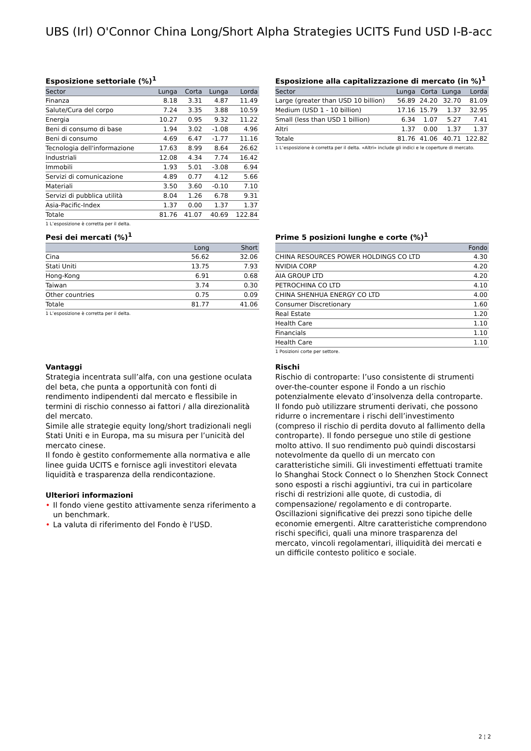UBS (Irl) O'Connor China Long/Short Alpha Strategies UCITS Fund USD I-B-acc
Esposizione settoriale (%)<sup>1</sup>
| Sector | Lunga | Corta | Lunga | Lorda |
| --- | --- | --- | --- | --- |
| Finanza | 8.18 | 3.31 | 4.87 | 11.49 |
| Salute/Cura del corpo | 7.24 | 3.35 | 3.88 | 10.59 |
| Energia | 10.27 | 0.95 | 9.32 | 11.22 |
| Beni di consumo di base | 1.94 | 3.02 | -1.08 | 4.96 |
| Beni di consumo | 4.69 | 6.47 | -1.77 | 11.16 |
| Tecnologia dell'informazione | 17.63 | 8.99 | 8.64 | 26.62 |
| Industriali | 12.08 | 4.34 | 7.74 | 16.42 |
| Immobili | 1.93 | 5.01 | -3.08 | 6.94 |
| Servizi di comunicazione | 4.89 | 0.77 | 4.12 | 5.66 |
| Materiali | 3.50 | 3.60 | -0.10 | 7.10 |
| Servizi di pubblica utilità | 8.04 | 1.26 | 6.78 | 9.31 |
| Asia-Pacific-Index | 1.37 | 0.00 | 1.37 | 1.37 |
| Totale | 81.76 | 41.07 | 40.69 | 122.84 |
1 L’esposizione è corretta per il delta.
Esposizione alla capitalizzazione di mercato (in %)<sup>1</sup>
| Sector | Lunga | Corta | Lunga | Lorda |
| --- | --- | --- | --- | --- |
| Large (greater than USD 10 billion) | 56.89 | 24.20 | 32.70 | 81.09 |
| Medium (USD 1 - 10 billion) | 17.16 | 15.79 | 1.37 | 32.95 |
| Small (less than USD 1 billion) | 6.34 | 1.07 | 5.27 | 7.41 |
| Altri | 1.37 | 0.00 | 1.37 | 1.37 |
| Totale | 81.76 | 41.06 | 40.71 | 122.82 |
1 L’esposizione è corretta per il delta. «Altri» include gli indici e le coperture di mercato.
Pesi dei mercati (%)<sup>1</sup>
| | Long | Short |
| --- | --- | --- |
| Cina | 56.62 | 32.06 |
| Stati Uniti | 13.75 | 7.93 |
| Hong-Kong | 6.91 | 0.68 |
| Taiwan | 3.74 | 0.30 |
| Other countries | 0.75 | 0.09 |
| Totale | 81.77 | 41.06 |
1 L’esposizione è corretta per il delta.
Prime 5 posizioni lunghe e corte (%)<sup>1</sup>
| | Fondo |
| --- | --- |
| CHINA RESOURCES POWER HOLDINGS CO LTD | 4.30 |
| NVIDIA CORP | 4.20 |
| AIA GROUP LTD | 4.20 |
| PETROCHINA CO LTD | 4.10 |
| CHINA SHENHUA ENERGY CO LTD | 4.00 |
| Consumer Discretionary | 1.60 |
| Real Estate | 1.20 |
| Health Care | 1.10 |
| Financials | 1.10 |
| Health Care | 1.10 |
1 Posizioni corte per settore.
Vantaggi
Strategia incentrata sull’alfa, con una gestione oculata del beta, che punta a opportunità con fonti di rendimento indipendenti dal mercato e flessibile in termini di rischio connesso ai fattori / alla direzionalità del mercato.
Simile alle strategie equity long/short tradizionali negli Stati Uniti e in Europa, ma su misura per l’unicità del mercato cinese.
Il fondo è gestito conformemente alla normativa e alle linee guida UCITS e fornisce agli investitori elevata liquidità e trasparenza della rendicontazione.
Ulteriori informazioni
• Il fondo viene gestito attivamente senza riferimento a un benchmark.
• La valuta di riferimento del Fondo è l’USD.
Rischi
Rischio di controparte: l’uso consistente di strumenti over-the-counter espone il Fondo a un rischio potenzialmente elevato d’insolvenza della controparte. Il fondo può utilizzare strumenti derivati, che possono ridurre o incrementare i rischi dell’investimento (compreso il rischio di perdita dovuto al fallimento della controparte). Il fondo persegue uno stile di gestione molto attivo. Il suo rendimento può quindi discostarsi notevolmente da quello di un mercato con caratteristiche simili. Gli investimenti effettuati tramite lo Shanghai Stock Connect o lo Shenzhen Stock Connect sono esposti a rischi aggiuntivi, tra cui in particolare rischi di restrizioni alle quote, di custodia, di compensazione/ regolamento e di controparte. Oscillazioni significative dei prezzi sono tipiche delle economie emergenti. Altre caratteristiche comprendono rischi specifici, quali una minore trasparenza del mercato, vincoli regolamentari, illiquidità dei mercati e un difficile contesto politico e sociale.
2 ¦ 2